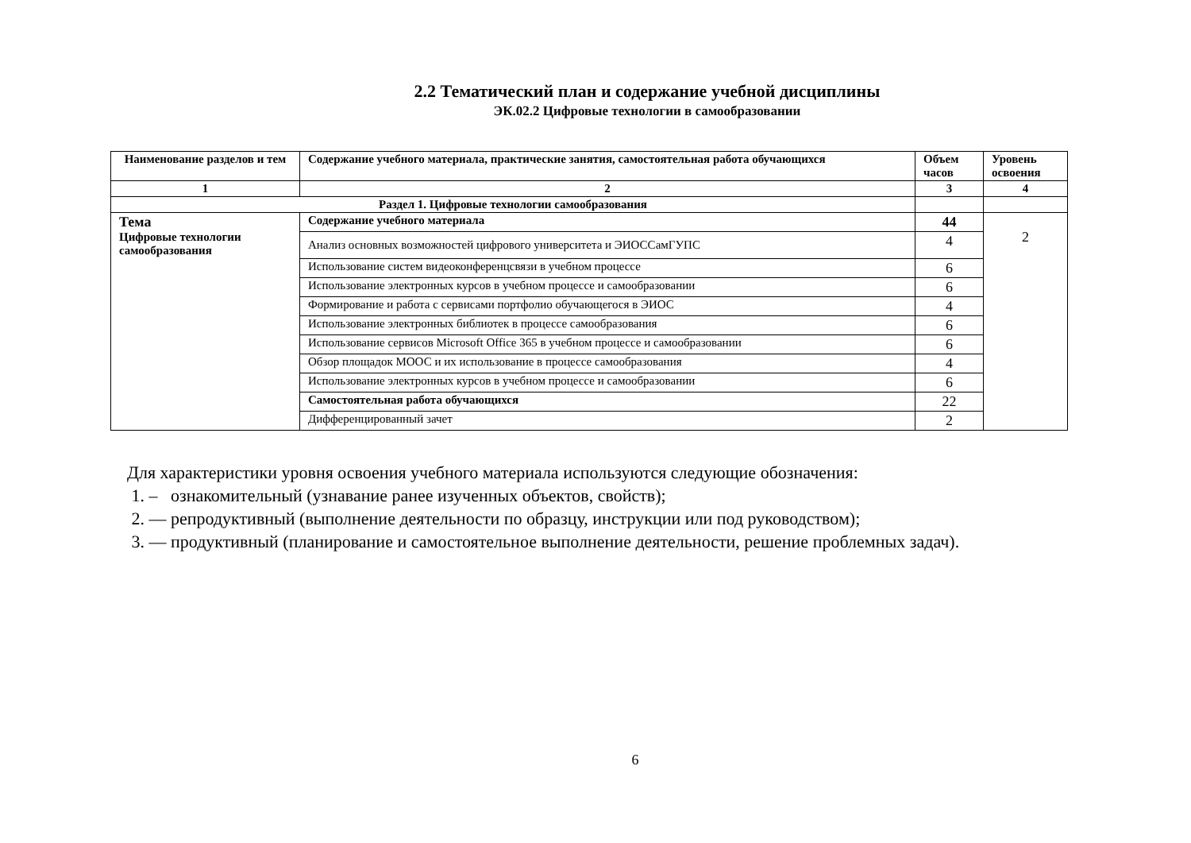2.2 Тематический план и содержание учебной дисциплины
ЭК.02.2 Цифровые технологии в самообразовании
| Наименование разделов и тем | Содержание учебного материала, практические занятия, самостоятельная работа обучающихся | Объем часов | Уровень освоения |
| --- | --- | --- | --- |
| 1 | 2 | 3 | 4 |
| Раздел 1. Цифровые технологии самообразования | | | |
| Тема Цифровые технологии самообразования | Содержание учебного материала | 44 | 2 |
| | Анализ основных возможностей цифрового университета и ЭИОССамГУПС | 4 | |
| | Использование систем видеоконференцсвязи в учебном процессе | 6 | |
| | Использование электронных курсов в учебном процессе и самообразовании | 6 | |
| | Формирование и работа с сервисами портфолио обучающегося в ЭИОС | 4 | |
| | Использование электронных библиотек в процессе самообразования | 6 | |
| | Использование сервисов Microsoft Office 365 в учебном процессе и самообразовании | 6 | |
| | Обзор площадок МООС и их использование в процессе самообразования | 4 | |
| | Использование электронных курсов в учебном процессе и самообразовании | 6 | |
| | Самостоятельная работа обучающихся | 22 | |
| | Дифференцированный зачет | 2 | |
Для характеристики уровня освоения учебного материала используются следующие обозначения:
1. – ознакомительный (узнавание ранее изученных объектов, свойств);
2. — репродуктивный (выполнение деятельности по образцу, инструкции или под руководством);
3. — продуктивный (планирование и самостоятельное выполнение деятельности, решение проблемных задач).
6